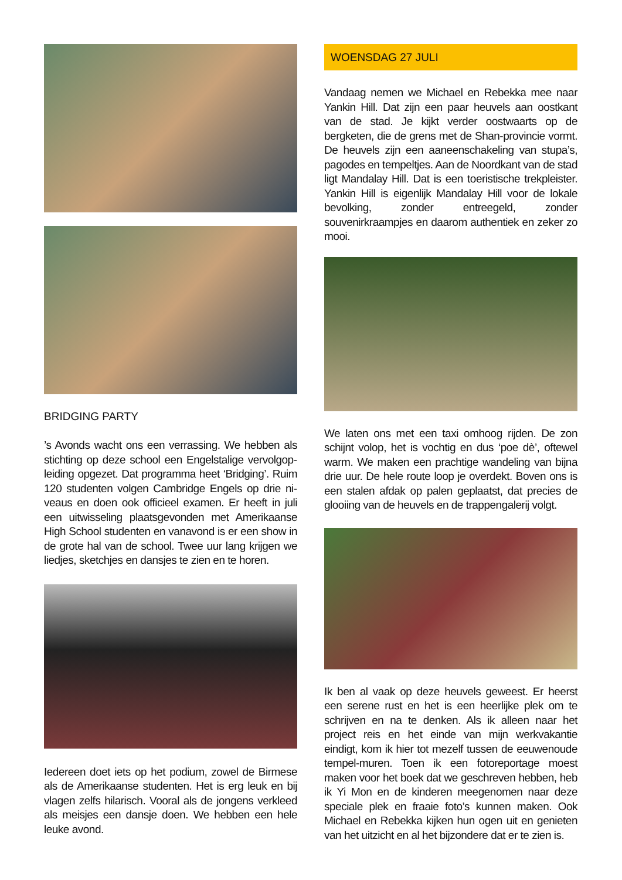BRIDGING PARTY
’s Avonds wacht ons een verrassing. We hebben als stichting op deze school een Engelstalige vervolgop­leiding opgezet. Dat programma heet ‘Bridging’. Ruim 120 studenten volgen Cambridge Engels op drie ni­veaus en doen ook officieel examen. Er heeft in juli een uitwisseling plaatsgevonden met Amerikaanse High School studenten en vanavond is er een show in de grote hal van de school. Twee uur lang krijgen we lied­jes, sketchjes en dansjes te zien en te horen.
Iedereen doet iets op het podium, zowel de Birmese als de Amerikaanse studenten. Het is erg leuk en bij vlagen zelfs hilarisch. Vooral als de jongens verkleed als meisjes een dansje doen. We hebben een hele leuke avond.
WOENSDAG 27 JULI
Vandaag nemen we Michael en Rebekka mee naar Yankin Hill. Dat zijn een paar heuvels aan oostkant van de stad. Je kijkt verder oostwaarts op de bergketen, die de grens met de Shan-provincie vormt. De heuvels zijn een aaneenschakeling van stupa’s, pagodes en tem­peltjes. Aan de Noordkant van de stad ligt Mandalay Hill. Dat is een toeristische trekpleister. Yankin Hill is eigenlijk Mandalay Hill voor de lokale bevolking, zon­der entreegeld, zonder souvenirkraampjes en daarom authentiek en zeker zo mooi.
We laten ons met een taxi omhoog rijden. De zon schijnt volop, het is vochtig en dus ‘poe dè’, oftewel warm. We maken een prachtige wandeling van bijna drie uur. De hele route loop je overdekt. Boven ons is een stalen afdak op palen geplaatst, dat precies de glooiing van de heuvels en de trappengalerij volgt.
Ik ben al vaak op deze heuvels geweest. Er heerst een serene rust en het is een heerlijke plek om te schrijven en na te denken. Als ik alleen naar het project reis en het einde van mijn werkvakantie eindigt, kom ik hier tot mezelf tussen de eeuwenoude tempel-muren. Toen ik een fotoreportage moest maken voor het boek dat we geschreven hebben, heb ik Yi Mon en de kinderen mee­genomen naar deze speciale plek en fraaie foto’s kun­nen maken. Ook Michael en Rebekka kijken hun ogen uit en genieten van het uitzicht en al het bijzondere dat er te zien is.